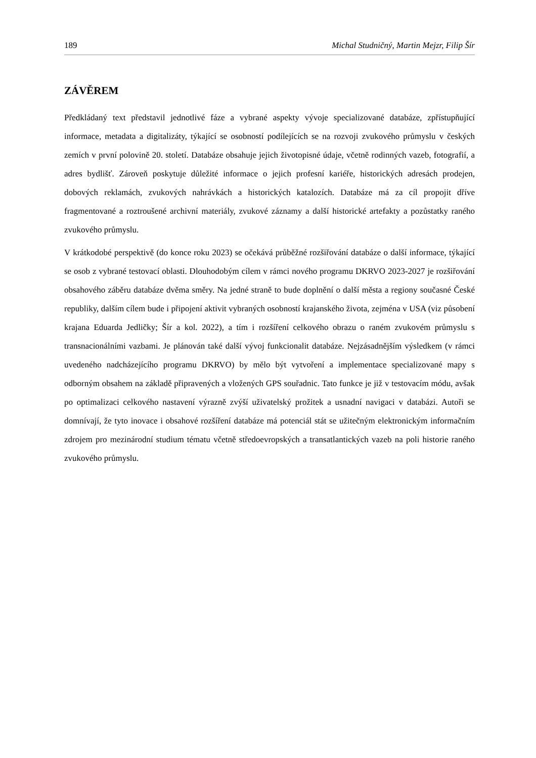189 Michal Studničný, Martin Mejzr, Filip Šír
ZÁVĚREM
Předkládaný text představil jednotlivé fáze a vybrané aspekty vývoje specializované databáze, zpřístupňující informace, metadata a digitalizáty, týkající se osobností podílejících se na rozvoji zvukového průmyslu v českých zemích v první polovině 20. století. Databáze obsahuje jejich životopisné údaje, včetně rodinných vazeb, fotografií, a adres bydlišť. Zároveň poskytuje důležité informace o jejich profesní kariéře, historických adresách prodejen, dobových reklamách, zvukových nahrávkách a historických katalozích. Databáze má za cíl propojit dříve fragmentované a roztroušené archivní materiály, zvukové záznamy a další historické artefakty a pozůstatky raného zvukového průmyslu.
V krátkodobé perspektivě (do konce roku 2023) se očekává průběžné rozšiřování databáze o další informace, týkající se osob z vybrané testovací oblasti. Dlouhodobým cílem v rámci nového programu DKRVO 2023-2027 je rozšiřování obsahového záběru databáze dvěma směry. Na jedné straně to bude doplnění o další města a regiony současné České republiky, dalším cílem bude i připojení aktivit vybraných osobností krajanského života, zejména v USA (viz působení krajana Eduarda Jedličky; Šír a kol. 2022), a tím i rozšíření celkového obrazu o raném zvukovém průmyslu s transnacionálními vazbami. Je plánován také další vývoj funkcionalit databáze. Nejzásadnějším výsledkem (v rámci uvedeného nadcházejícího programu DKRVO) by mělo být vytvoření a implementace specializované mapy s odborným obsahem na základě připravených a vložených GPS souřadnic. Tato funkce je již v testovacím módu, avšak po optimalizaci celkového nastavení výrazně zvýší uživatelský prožitek a usnadní navigaci v databázi. Autoři se domnívají, že tyto inovace i obsahové rozšíření databáze má potenciál stát se užitečným elektronickým informačním zdrojem pro mezinárodní studium tématu včetně středoevropských a transatlantických vazeb na poli historie raného zvukového průmyslu.